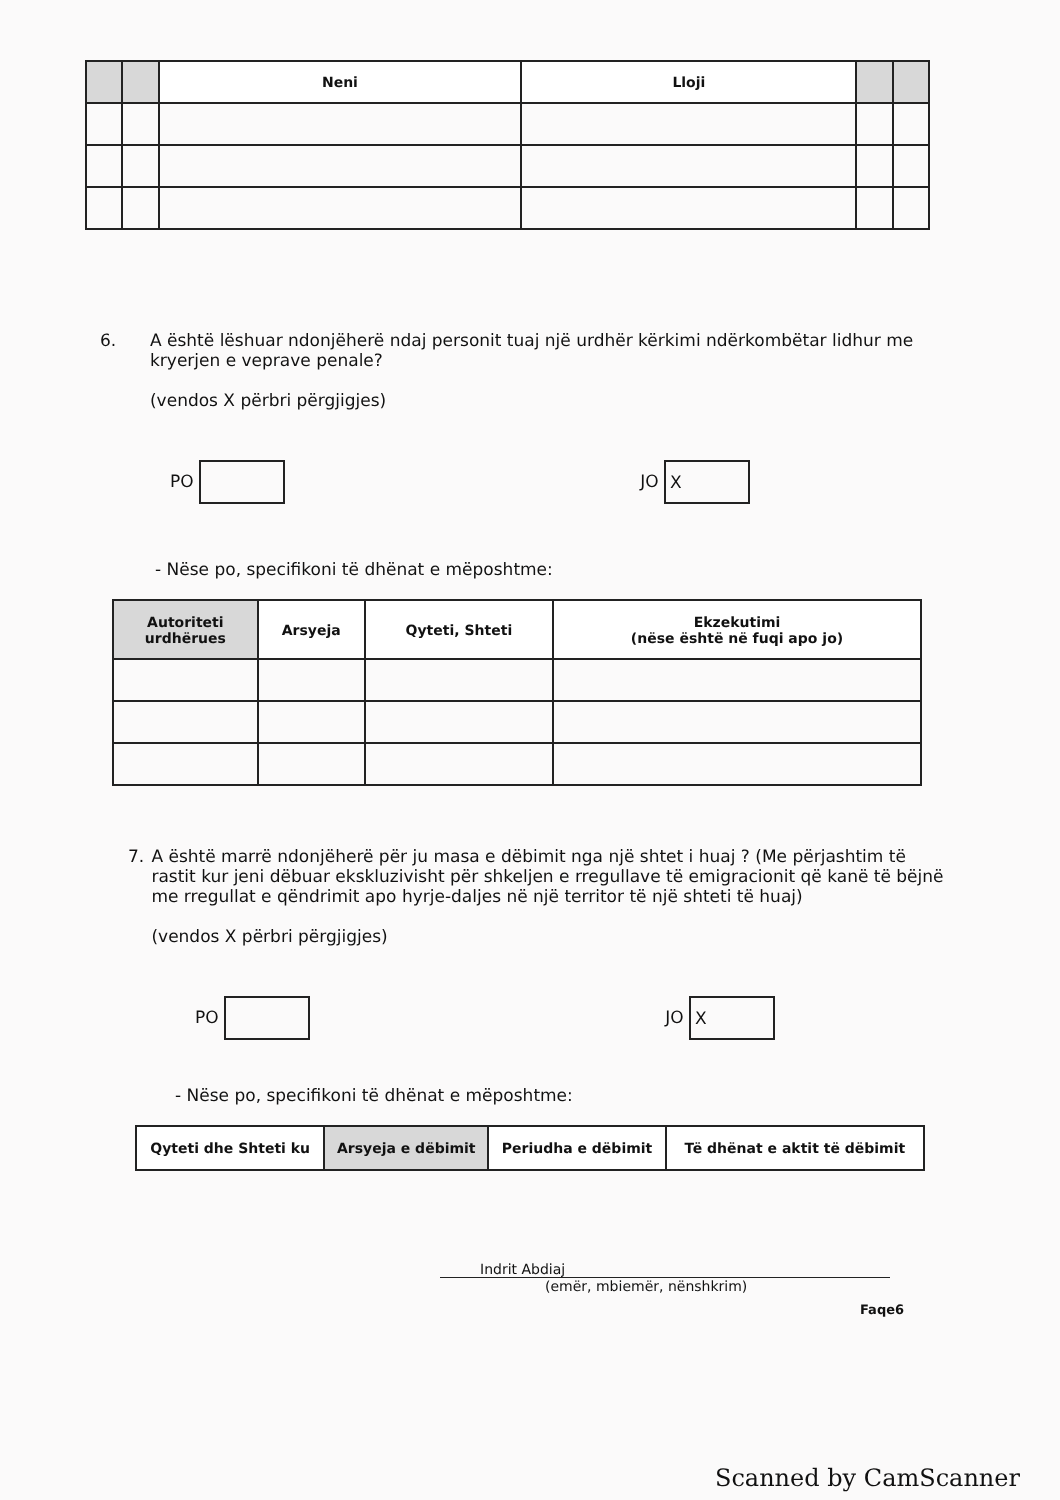| | | Neni | Lloji | | |
| --- | --- | --- | --- | --- | --- |
6. A është lëshuar ndonjëherë ndaj personit tuaj një urdhër kërkimi ndërkombëtar lidhur me kryerjen e veprave penale?
(vendos X përbri përgjigjes)
PO JO X
- Nëse po, specifikoni të dhënat e mëposhtme:
| Autoriteti urdhërues | Arsyeja | Qyteti, Shteti | Ekzekutimi (nëse është në fuqi apo jo) |
| --- | --- | --- | --- |
7. A është marrë ndonjëherë për ju masa e dëbimit nga një shtet i huaj ? (Me përjashtim të rastit kur jeni dëbuar ekskluzivisht për shkeljen e rregullave të emigracionit që kanë të bëjnë me rregullat e qëndrimit apo hyrje-daljes në një territor të një shteti të huaj)
(vendos X përbri përgjigjes)
PO JO X
- Nëse po, specifikoni të dhënat e mëposhtme:
| Qyteti dhe Shteti ku | Arsyeja e dëbimit | Periudha e dëbimit | Të dhënat e aktit të dëbimit |
| --- | --- | --- | --- |
Indrit Abdiaj
(emër, mbiemër, nënshkrim)
Faqe6
Scanned by CamScanner